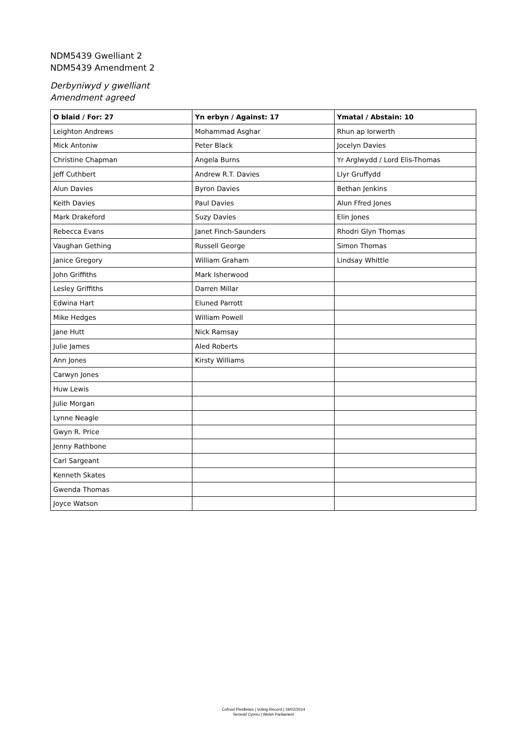NDM5439 Gwelliant 2
NDM5439 Amendment 2
Derbyniwyd y gwelliant
Amendment agreed
| O blaid / For: 27 | Yn erbyn / Against: 17 | Ymatal / Abstain: 10 |
| --- | --- | --- |
| Leighton Andrews | Mohammad Asghar | Rhun ap Iorwerth |
| Mick Antoniw | Peter Black | Jocelyn Davies |
| Christine Chapman | Angela Burns | Yr Arglwydd / Lord Elis-Thomas |
| Jeff Cuthbert | Andrew R.T. Davies | Llyr Gruffydd |
| Alun Davies | Byron Davies | Bethan Jenkins |
| Keith Davies | Paul Davies | Alun Ffred Jones |
| Mark Drakeford | Suzy Davies | Elin Jones |
| Rebecca Evans | Janet Finch-Saunders | Rhodri Glyn Thomas |
| Vaughan Gething | Russell George | Simon Thomas |
| Janice Gregory | William Graham | Lindsay Whittle |
| John Griffiths | Mark Isherwood | |
| Lesley Griffiths | Darren Millar | |
| Edwina Hart | Eluned Parrott | |
| Mike Hedges | William Powell | |
| Jane Hutt | Nick Ramsay | |
| Julie James | Aled Roberts | |
| Ann Jones | Kirsty Williams | |
| Carwyn Jones | | |
| Huw Lewis | | |
| Julie Morgan | | |
| Lynne Neagle | | |
| Gwyn R. Price | | |
| Jenny Rathbone | | |
| Carl Sargeant | | |
| Kenneth Skates | | |
| Gwenda Thomas | | |
| Joyce Watson | | |
Cofnod Pleidleisio | Voting Record | 19/02/2014
Senedd Cymru | Welsh Parliament